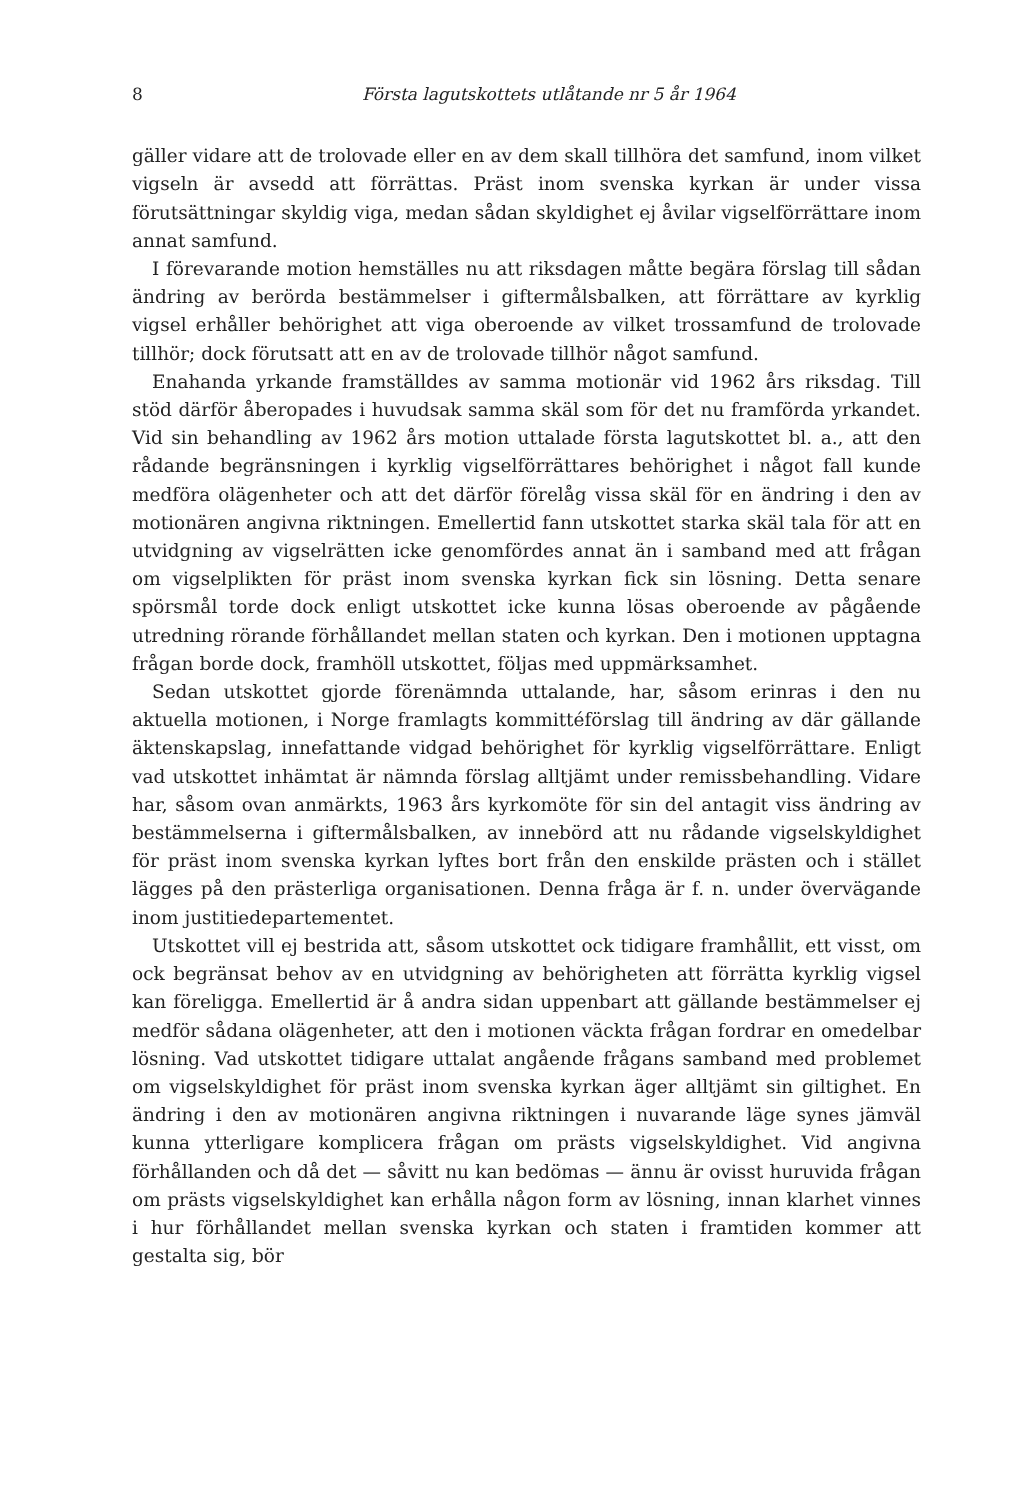8 Första lagutskottets utlåtande nr 5 år 1964
gäller vidare att de trolovade eller en av dem skall tillhöra det samfund, inom vilket vigseln är avsedd att förrättas. Präst inom svenska kyrkan är under vissa förutsättningar skyldig viga, medan sådan skyldighet ej åvilar vigselförrättare inom annat samfund.
I förevarande motion hemställes nu att riksdagen måtte begära förslag till sådan ändring av berörda bestämmelser i giftermålsbalken, att förrättare av kyrklig vigsel erhåller behörighet att viga oberoende av vilket trossamfund de trolovade tillhör; dock förutsatt att en av de trolovade tillhör något samfund.
Enahanda yrkande framställdes av samma motionär vid 1962 års riksdag. Till stöd därför åberopades i huvudsak samma skäl som för det nu framförda yrkandet. Vid sin behandling av 1962 års motion uttalade första lagutskottet bl. a., att den rådande begränsningen i kyrklig vigselförrättares behörighet i något fall kunde medföra olägenheter och att det därför förelåg vissa skäl för en ändring i den av motionären angivna riktningen. Emellertid fann utskottet starka skäl tala för att en utvidgning av vigselrätten icke genomfördes annat än i samband med att frågan om vigselplikten för präst inom svenska kyrkan fick sin lösning. Detta senare spörsmål torde dock enligt utskottet icke kunna lösas oberoende av pågående utredning rörande förhållandet mellan staten och kyrkan. Den i motionen upptagna frågan borde dock, framhöll utskottet, följas med uppmärksamhet.
Sedan utskottet gjorde förenämnda uttalande, har, såsom erinras i den nu aktuella motionen, i Norge framlagts kommittéförslag till ändring av där gällande äktenskapslag, innefattande vidgad behörighet för kyrklig vigselförrättare. Enligt vad utskottet inhämtat är nämnda förslag alltjämt under remissbehandling. Vidare har, såsom ovan anmärkts, 1963 års kyrkomöte för sin del antagit viss ändring av bestämmelserna i giftermålsbalken, av innebörd att nu rådande vigselskyldighet för präst inom svenska kyrkan lyftes bort från den enskilde prästen och i stället lägges på den prästerliga organisationen. Denna fråga är f. n. under övervägande inom justitiedepartementet.
Utskottet vill ej bestrida att, såsom utskottet ock tidigare framhållit, ett visst, om ock begränsat behov av en utvidgning av behörigheten att förrätta kyrklig vigsel kan föreligga. Emellertid är å andra sidan uppenbart att gällande bestämmelser ej medför sådana olägenheter, att den i motionen väckta frågan fordrar en omedelbar lösning. Vad utskottet tidigare uttalat angående frågans samband med problemet om vigselskyldighet för präst inom svenska kyrkan äger alltjämt sin giltighet. En ändring i den av motionären angivna riktningen i nuvarande läge synes jämväl kunna ytterligare komplicera frågan om prästs vigselskyldighet. Vid angivna förhållanden och då det — såvitt nu kan bedömas — ännu är ovisst huruvida frågan om prästs vigselskyldighet kan erhålla någon form av lösning, innan klarhet vinnes i hur förhållandet mellan svenska kyrkan och staten i framtiden kommer att gestalta sig, bör